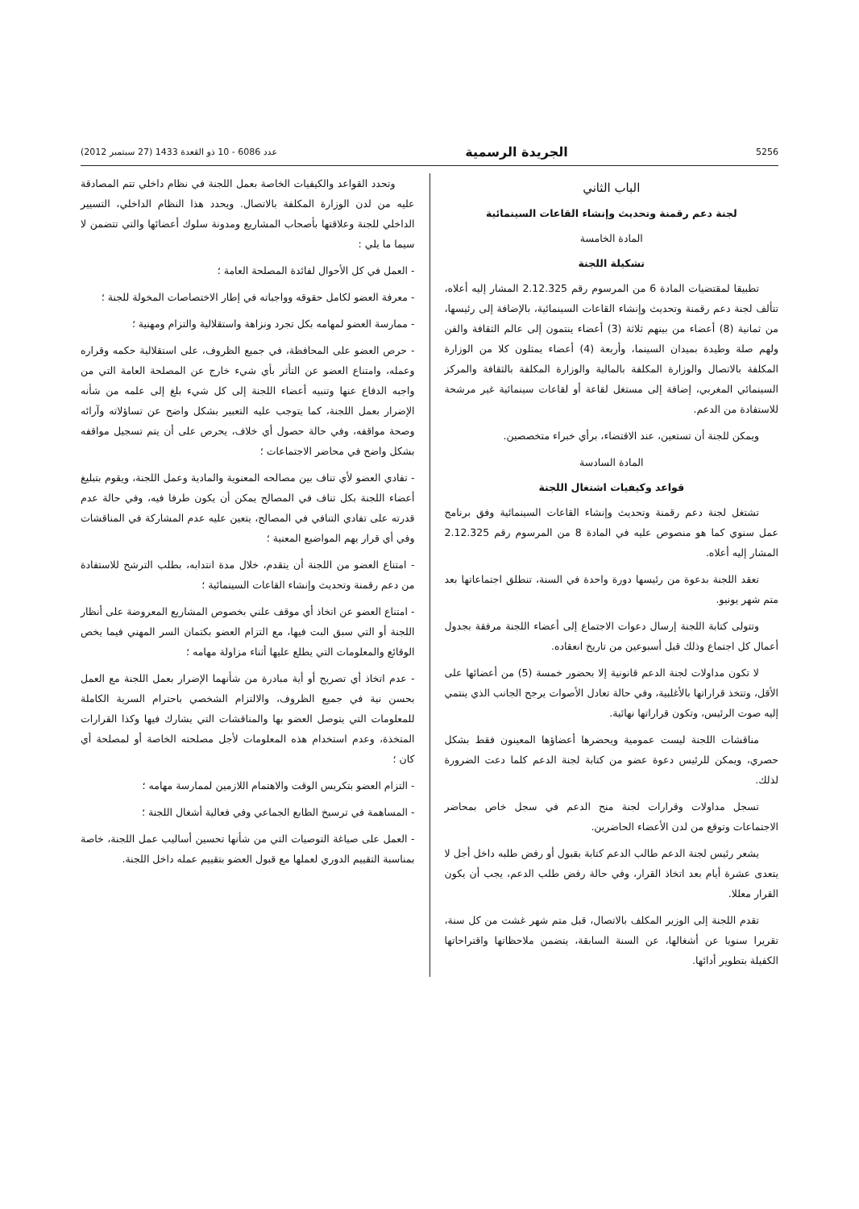5256 الجريدة الرسمية عدد 6086 - 10 ذو القعدة 1433 (27 سبتمبر 2012)
الباب الثاني
لجنة دعم رقمنة وتحديث وإنشاء القاعات السينمائية
المادة الخامسة
تشكيلة اللجنة
تطبيقا لمقتضيات المادة 6 من المرسوم رقم 2.12.325 المشار إليه أعلاه، تتألف لجنة دعم رقمنة وتحديث وإنشاء القاعات السينمائية، بالإضافة إلى رئيسها، من ثمانية (8) أعضاء من بينهم ثلاثة (3) أعضاء ينتمون إلى عالم الثقافة والفن ولهم صلة وطيدة بميدان السينما، وأربعة (4) أعضاء يمثلون كلا من الوزارة المكلفة بالاتصال والوزارة المكلفة بالمالية والوزارة المكلفة بالثقافة والمركز السينمائي المغربي، إضافة إلى مستغل لقاعة أو لقاعات سينمائية غير مرشحة للاستفادة من الدعم.
ويمكن للجنة أن تستعين، عند الاقتضاء، برأي خبراء متخصصين.
المادة السادسة
قواعد وكيفيات اشتغال اللجنة
تشتغل لجنة دعم رقمنة وتحديث وإنشاء القاعات السينمائية وفق برنامج عمل سنوي كما هو منصوص عليه في المادة 8 من المرسوم رقم 2.12.325 المشار إليه أعلاه.
تعقد اللجنة بدعوة من رئيسها دورة واحدة في السنة، تنطلق اجتماعاتها بعد متم شهر يونيو.
وتتولى كتابة اللجنة إرسال دعوات الاجتماع إلى أعضاء اللجنة مرفقة بجدول أعمال كل اجتماع وذلك قبل أسبوعين من تاريخ انعقاده.
لا تكون مداولات لجنة الدعم قانونية إلا بحضور خمسة (5) من أعضائها على الأقل، وتتخذ قراراتها بالأغلبية، وفي حالة تعادل الأصوات يرجح الجانب الذي ينتمي إليه صوت الرئيس، وتكون قراراتها نهائية.
مناقشات اللجنة ليست عمومية ويحضرها أعضاؤها المعينون فقط بشكل حصري، ويمكن للرئيس دعوة عضو من كتابة لجنة الدعم كلما دعت الضرورة لذلك.
تسجل مداولات وقرارات لجنة منح الدعم في سجل خاص بمحاضر الاجتماعات وتوقع من لدن الأعضاء الحاضرين.
يشعر رئيس لجنة الدعم طالب الدعم كتابة بقبول أو رفض طلبه داخل أجل لا يتعدى عشرة أيام بعد اتخاذ القرار، وفي حالة رفض طلب الدعم، يجب أن يكون القرار معللا.
تقدم اللجنة إلى الوزير المكلف بالاتصال، قبل متم شهر غشت من كل سنة، تقريرا سنويا عن أشغالها، عن السنة السابقة، يتضمن ملاحظاتها واقتراحاتها الكفيلة بتطوير أدائها.
وتحدد القواعد والكيفيات الخاصة بعمل اللجنة في نظام داخلي تتم المصادقة عليه من لدن الوزارة المكلفة بالاتصال. ويحدد هذا النظام الداخلي، التسيير الداخلي للجنة وعلاقتها بأصحاب المشاريع ومدونة سلوك أعضائها والتي تتضمن لا سيما ما يلي :
- العمل في كل الأحوال لفائدة المصلحة العامة ؛
- معرفة العضو لكامل حقوقه وواجباته في إطار الاختصاصات المخولة للجنة ؛
- ممارسة العضو لمهامه بكل تجرد ونزاهة واستقلالية والتزام ومهنية ؛
- حرص العضو على المحافظة، في جميع الظروف، على استقلالية حكمه وقراره وعمله، وامتناع العضو عن التأثر بأي شيء خارج عن المصلحة العامة التي من واجبه الدفاع عنها وتنبيه أعضاء اللجنة إلى كل شيء بلغ إلى علمه من شأنه الإضرار بعمل اللجنة، كما يتوجب عليه التعبير بشكل واضح عن تساؤلاته وآرائه وصحة مواقفه، وفي حالة حصول أي خلاف، يحرص على أن يتم تسجيل مواقفه بشكل واضح في محاضر الاجتماعات ؛
- تفادي العضو لأي تناف بين مصالحه المعنوية والمادية وعمل اللجنة، ويقوم بتبليغ أعضاء اللجنة بكل تناف في المصالح يمكن أن يكون طرفا فيه، وفي حالة عدم قدرته على تفادي التنافي في المصالح، يتعين عليه عدم المشاركة في المناقشات وفي أي قرار يهم المواضيع المعنية ؛
- امتناع العضو من اللجنة أن يتقدم، خلال مدة انتدابه، بطلب الترشح للاستفادة من دعم رقمنة وتحديث وإنشاء القاعات السينمائية ؛
- امتناع العضو عن اتخاذ أي موقف علني بخصوص المشاريع المعروضة على أنظار اللجنة أو التي سبق البت فيها، مع التزام العضو بكتمان السر المهني فيما يخص الوقائع والمعلومات التي يطلع عليها أثناء مزاولة مهامه ؛
- عدم اتخاذ أي تصريح أو أية مبادرة من شأنهما الإضرار بعمل اللجنة مع العمل بحسن نية في جميع الظروف، والالتزام الشخصي باحترام السرية الكاملة للمعلومات التي يتوصل العضو بها والمناقشات التي يشارك فيها وكذا القرارات المتخذة، وعدم استخدام هذه المعلومات لأجل مصلحته الخاصة أو لمصلحة أي كان ؛
- التزام العضو بتكريس الوقت والاهتمام اللازمين لممارسة مهامه ؛
- المساهمة في ترسيخ الطابع الجماعي وفي فعالية أشغال اللجنة ؛
- العمل على صياغة التوصيات التي من شأنها تحسين أساليب عمل اللجنة، خاصة بمناسبة التقييم الدوري لعملها مع قبول العضو بتقييم عمله داخل اللجنة.